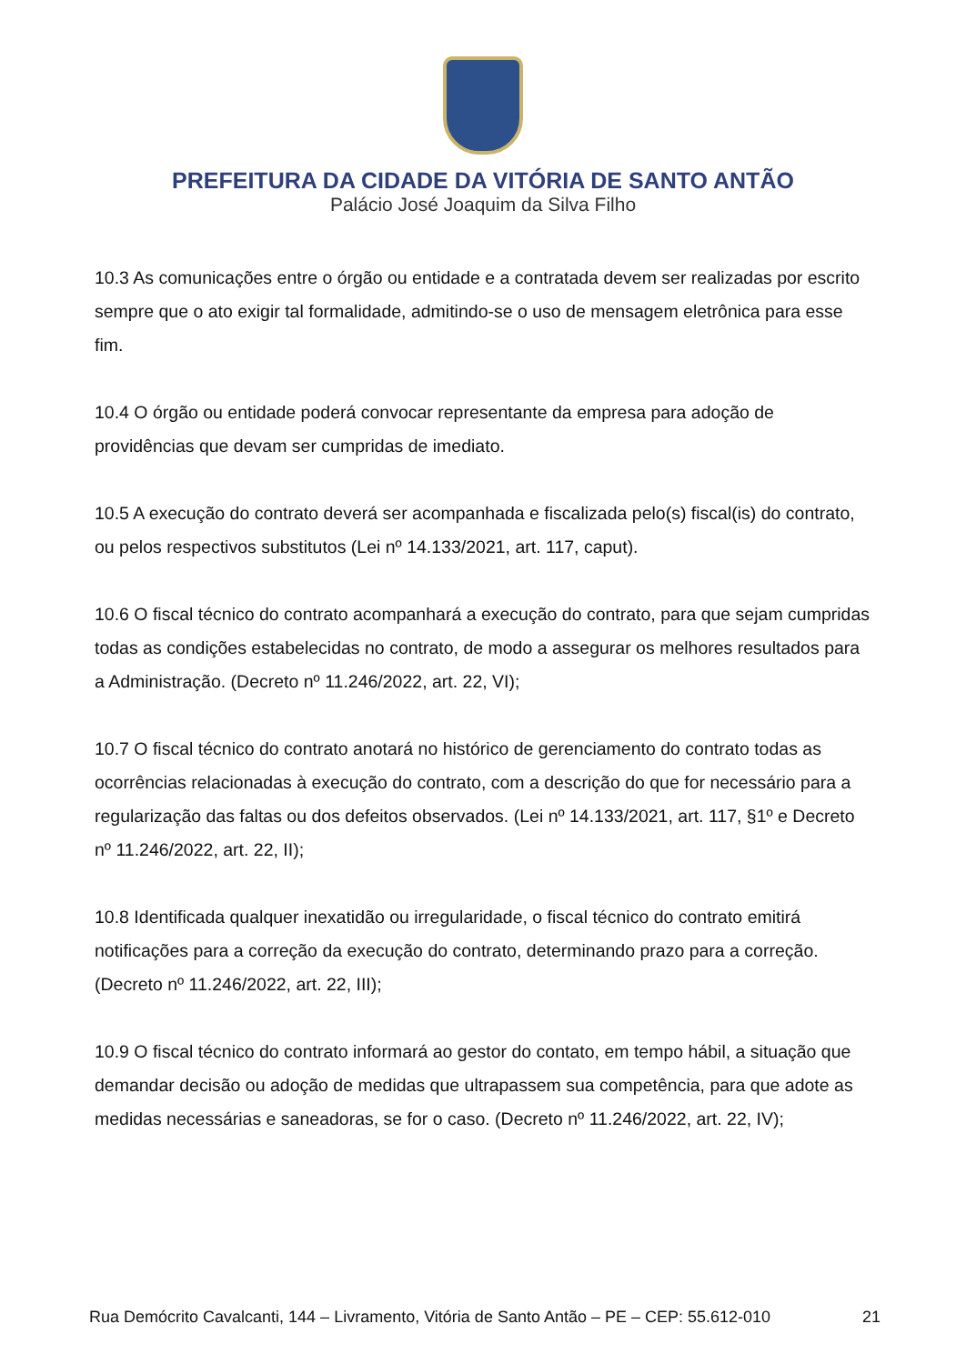PREFEITURA DA CIDADE DA VITÓRIA DE SANTO ANTÃO
Palácio José Joaquim da Silva Filho
10.3 As comunicações entre o órgão ou entidade e a contratada devem ser realizadas por escrito sempre que o ato exigir tal formalidade, admitindo-se o uso de mensagem eletrônica para esse fim.
10.4 O órgão ou entidade poderá convocar representante da empresa para adoção de providências que devam ser cumpridas de imediato.
10.5 A execução do contrato deverá ser acompanhada e fiscalizada pelo(s) fiscal(is) do contrato, ou pelos respectivos substitutos (Lei nº 14.133/2021, art. 117, caput).
10.6 O fiscal técnico do contrato acompanhará a execução do contrato, para que sejam cumpridas todas as condições estabelecidas no contrato, de modo a assegurar os melhores resultados para a Administração. (Decreto nº 11.246/2022, art. 22, VI);
10.7 O fiscal técnico do contrato anotará no histórico de gerenciamento do contrato todas as ocorrências relacionadas à execução do contrato, com a descrição do que for necessário para a regularização das faltas ou dos defeitos observados. (Lei nº 14.133/2021, art. 117, §1º e Decreto nº 11.246/2022, art. 22, II);
10.8 Identificada qualquer inexatidão ou irregularidade, o fiscal técnico do contrato emitirá notificações para a correção da execução do contrato, determinando prazo para a correção. (Decreto nº 11.246/2022, art. 22, III);
10.9 O fiscal técnico do contrato informará ao gestor do contato, em tempo hábil, a situação que demandar decisão ou adoção de medidas que ultrapassem sua competência, para que adote as medidas necessárias e saneadoras, se for o caso. (Decreto nº 11.246/2022, art. 22, IV);
Rua Demócrito Cavalcanti, 144 – Livramento, Vitória de Santo Antão – PE – CEP: 55.612-010 21